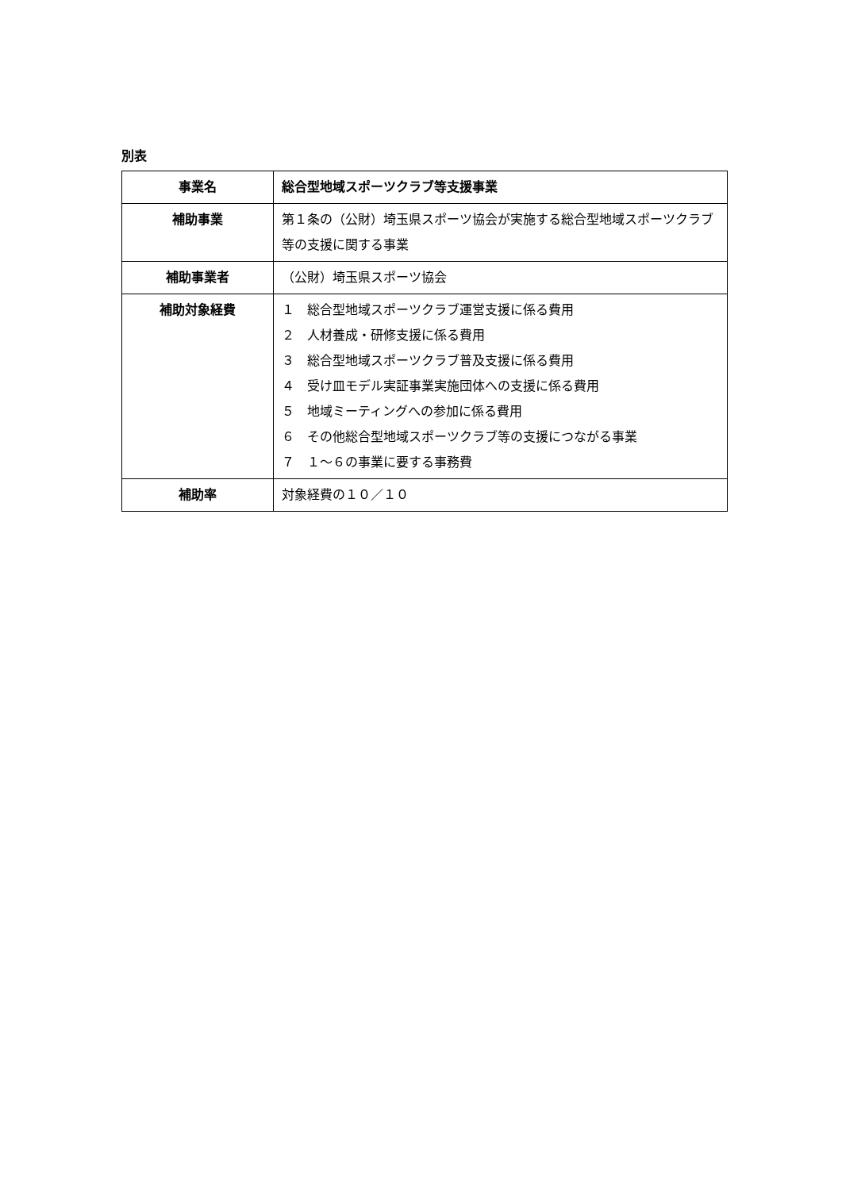別表
| 事業名 | 総合型地域スポーツクラブ等支援事業 |
| 補助事業 | 第１条の（公財）埼玉県スポーツ協会が実施する総合型地域スポーツクラブ等の支援に関する事業 |
| 補助事業者 | （公財）埼玉県スポーツ協会 |
| 補助対象経費 | １ 総合型地域スポーツクラブ運営支援に係る費用 ２ 人材養成・研修支援に係る費用 ３ 総合型地域スポーツクラブ普及支援に係る費用 ４ 受け皿モデル実証事業実施団体への支援に係る費用 ５ 地域ミーティングへの参加に係る費用 ６ その他総合型地域スポーツクラブ等の支援につながる事業 ７ １～６の事業に要する事務費 |
| 補助率 | 対象経費の１０／１０ |